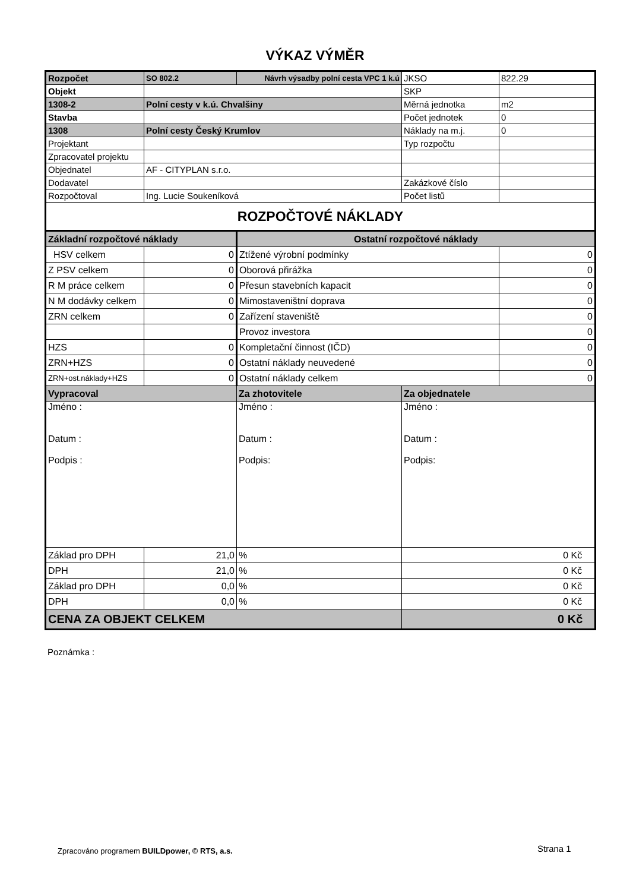VÝKAZ VÝMĚR
| Rozpočet | SO 802.2 | Návrh výsadby polní cesta VPC 1 k.ú | JKSO | 822.29 |
| Objekt | | | SKP | |
| 1308-2 | Polní cesty v k.ú. Chvalšiny | | Měrná jednotka | m2 |
| Stavba | | | Počet jednotek | 0 |
| 1308 | Polní cesty Český Krumlov | | Náklady na m.j. | 0 |
| Projektant | | | Typ rozpočtu | |
| Zpracovatel projektu | | | | |
| Objednatel | AF - CITYPLAN s.r.o. | | | |
| Dodavatel | | | Zakázkové číslo | |
| Rozpočtoval | Ing. Lucie Soukeníková | | Počet listů | |
| ROZPOČTOVÉ NÁKLADY | | | | |
| Základní rozpočtové náklady | | Ostatní rozpočtové náklady | | |
| HSV celkem | 0 | Ztížené výrobní podmínky | | 0 |
| Z PSV celkem | 0 | Oborová přirážka | | 0 |
| R M práce celkem | 0 | Přesun stavebních kapacit | | 0 |
| N M dodávky celkem | 0 | Mimostaveništní doprava | | 0 |
| ZRN celkem | 0 | Zařízení staveniště | | 0 |
| | | Provoz investora | | 0 |
| HZS | 0 | Kompletační činnost (IČD) | | 0 |
| ZRN+HZS | 0 | Ostatní náklady neuvedené | | 0 |
| ZRN+ost.náklady+HZS | 0 | Ostatní náklady celkem | | 0 |
| Vypracoval | | Za zhotovitele | Za objednatele | |
| Jméno : Datum : Podpis : | | Jméno : Datum : Podpis: | Jméno : Datum : Podpis: | |
| Základ pro DPH | 21,0 | % | 0 Kč | |
| DPH | 21,0 | % | 0 Kč | |
| Základ pro DPH | 0,0 | % | 0 Kč | |
| DPH | 0,0 | % | 0 Kč | |
| CENA ZA OBJEKT CELKEM | | | 0 Kč | |
Poznámka :
Zpracováno programem BUILDpower, © RTS, a.s.
Strana 1